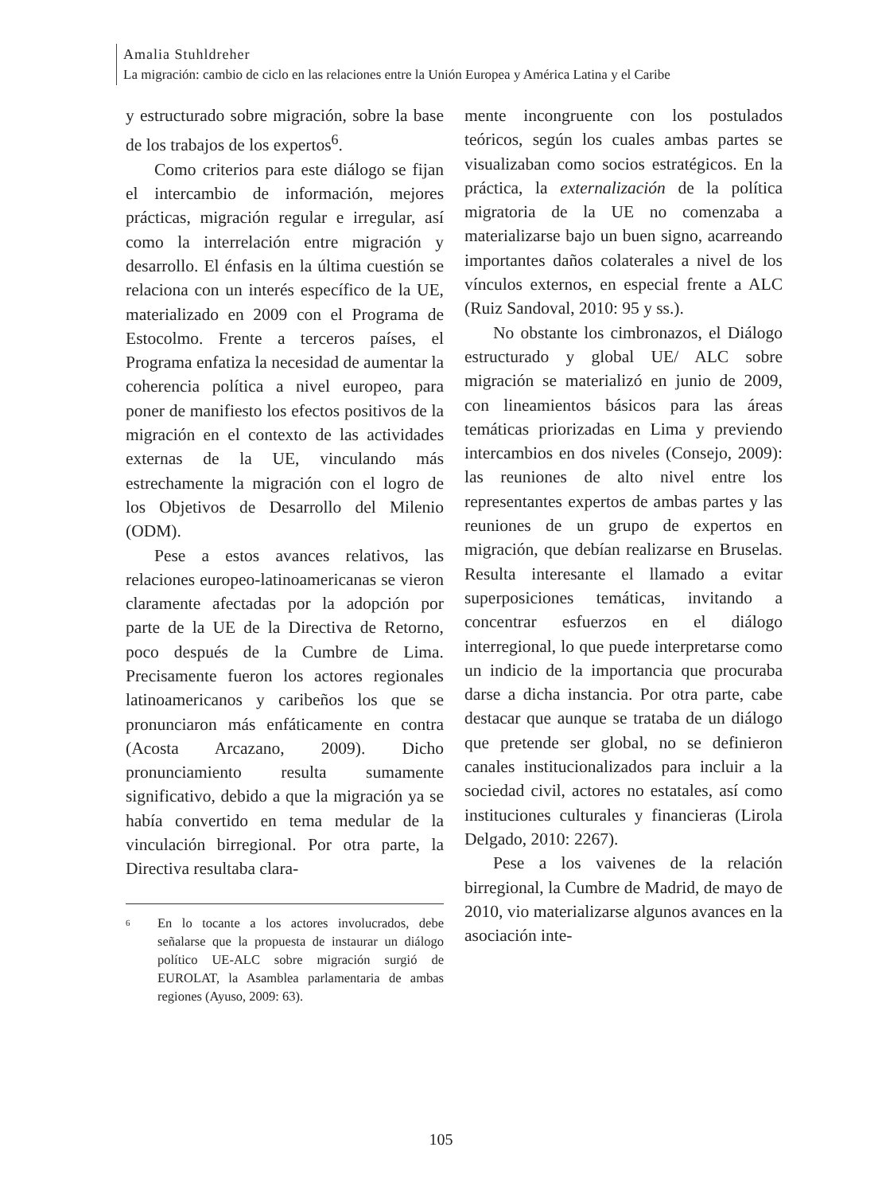Amalia Stuhldreher
La migración: cambio de ciclo en las relaciones entre la Unión Europea y América Latina y el Caribe
y estructurado sobre migración, sobre la base de los trabajos de los expertos<sup>6</sup>.
Como criterios para este diálogo se fijan el intercambio de información, mejores prácticas, migración regular e irregular, así como la interrelación entre migración y desarrollo. El énfasis en la última cuestión se relaciona con un interés específico de la UE, materializado en 2009 con el Programa de Estocolmo. Frente a terceros países, el Programa enfatiza la necesidad de aumentar la coherencia política a nivel europeo, para poner de manifiesto los efectos positivos de la migración en el contexto de las actividades externas de la UE, vinculando más estrechamente la migración con el logro de los Objetivos de Desarrollo del Milenio (ODM).
Pese a estos avances relativos, las relaciones europeo-latinoamericanas se vieron claramente afectadas por la adopción por parte de la UE de la Directiva de Retorno, poco después de la Cumbre de Lima. Precisamente fueron los actores regionales latinoamericanos y caribeños los que se pronunciaron más enfáticamente en contra (Acosta Arcazano, 2009). Dicho pronunciamiento resulta sumamente significativo, debido a que la migración ya se había convertido en tema medular de la vinculación birregional. Por otra parte, la Directiva resultaba clara-
6 En lo tocante a los actores involucrados, debe señalarse que la propuesta de instaurar un diálogo político UE-ALC sobre migración surgió de EUROLAT, la Asamblea parlamentaria de ambas regiones (Ayuso, 2009: 63).
mente incongruente con los postulados teóricos, según los cuales ambas partes se visualizaban como socios estratégicos. En la práctica, la externalización de la política migratoria de la UE no comenzaba a materializarse bajo un buen signo, acarreando importantes daños colaterales a nivel de los vínculos externos, en especial frente a ALC (Ruiz Sandoval, 2010: 95 y ss.).
No obstante los cimbronazos, el Diálogo estructurado y global UE/ ALC sobre migración se materializó en junio de 2009, con lineamientos básicos para las áreas temáticas priorizadas en Lima y previendo intercambios en dos niveles (Consejo, 2009): las reuniones de alto nivel entre los representantes expertos de ambas partes y las reuniones de un grupo de expertos en migración, que debían realizarse en Bruselas. Resulta interesante el llamado a evitar superposiciones temáticas, invitando a concentrar esfuerzos en el diálogo interregional, lo que puede interpretarse como un indicio de la importancia que procuraba darse a dicha instancia. Por otra parte, cabe destacar que aunque se trataba de un diálogo que pretende ser global, no se definieron canales institucionalizados para incluir a la sociedad civil, actores no estatales, así como instituciones culturales y financieras (Lirola Delgado, 2010: 2267).
Pese a los vaivenes de la relación birregional, la Cumbre de Madrid, de mayo de 2010, vio materializarse algunos avances en la asociación inte-
105